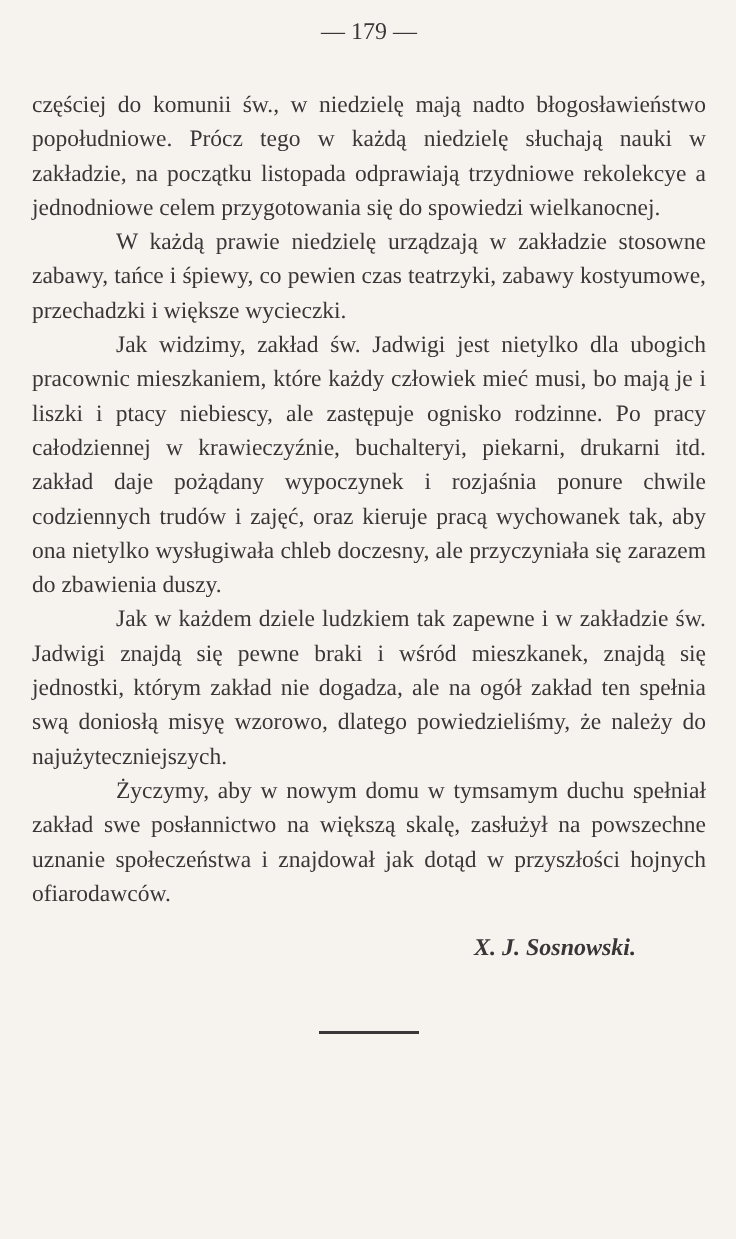— 179 —
częściej do komunii św., w niedzielę mają nadto błogosławieństwo popołudniowe. Prócz tego w każdą niedzielę słuchają nauki w zakładzie, na początku listopada odprawiają trzydniowe rekolekcye a jednodniowe celem przygotowania się do spowiedzi wielkanocnej.
W każdą prawie niedzielę urządzają w zakładzie stosowne zabawy, tańce i śpiewy, co pewien czas teatrzyki, zabawy kostyumowe, przechadzki i większe wycieczki.
Jak widzimy, zakład św. Jadwigi jest nietylko dla ubogich pracownic mieszkaniem, które każdy człowiek mieć musi, bo mają je i liszki i ptacy niebiescy, ale zastępuje ognisko rodzinne. Po pracy całodziennej w krawieczyźnie, buchalteryi, piekarni, drukarni itd. zakład daje pożądany wypoczynek i rozjaśnia ponure chwile codziennych trudów i zajęć, oraz kieruje pracą wychowanek tak, aby ona nietylko wysługiwała chleb doczesny, ale przyczyniała się zarazem do zbawienia duszy.
Jak w każdem dziele ludzkiem tak zapewne i w zakładzie św. Jadwigi znajdą się pewne braki i wśród mieszkanek, znajdą się jednostki, którym zakład nie dogadza, ale na ogół zakład ten spełnia swą doniosłą misyę wzorowo, dlatego powiedzieliśmy, że należy do najużyteczniejszych.
Życzymy, aby w nowym domu w tymsamym duchu spełniał zakład swe posłannictwo na większą skalę, zasłużył na powszechne uznanie społeczeństwa i znajdował jak dotąd w przyszłości hojnych ofiarodawców.
X. J. Sosnowski.